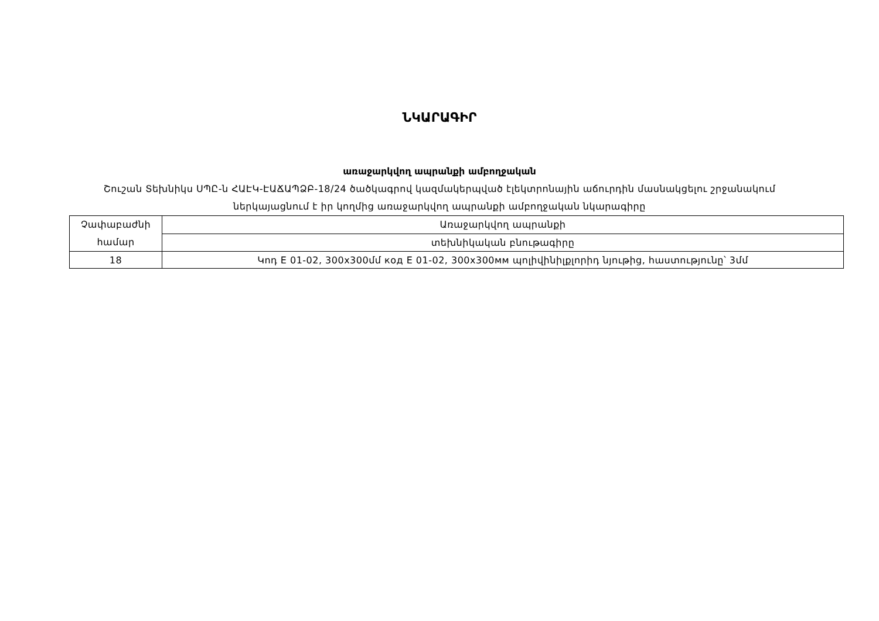ՆԿԱՐԱԳԻՐ
առաջարկվող ապրանքի ամբողջական
Շուշան Տեխնիկս ՍՊԸ-ն ՀԱԷԿ-ԷԱՃԱՊՁԲ-18/24 ծածկագրով կազմակերպված էլեկտրոնային աճուրդին մասնակցելու շրջանակում ներկայացնում է իր կողմից առաջարկվող ապրանքի ամբողջական նկարագիրը
| Չափաբաժնի համար | Առաջարկվող ապրանքի |
| | տեխնիկական բնութագիրը |
| 18 | Կոդ E 01-02, 300x300մմ код E 01-02, 300x300мм պոլիվինիլքլորիդ նյութից, հաստությունը՝ 3մմ |